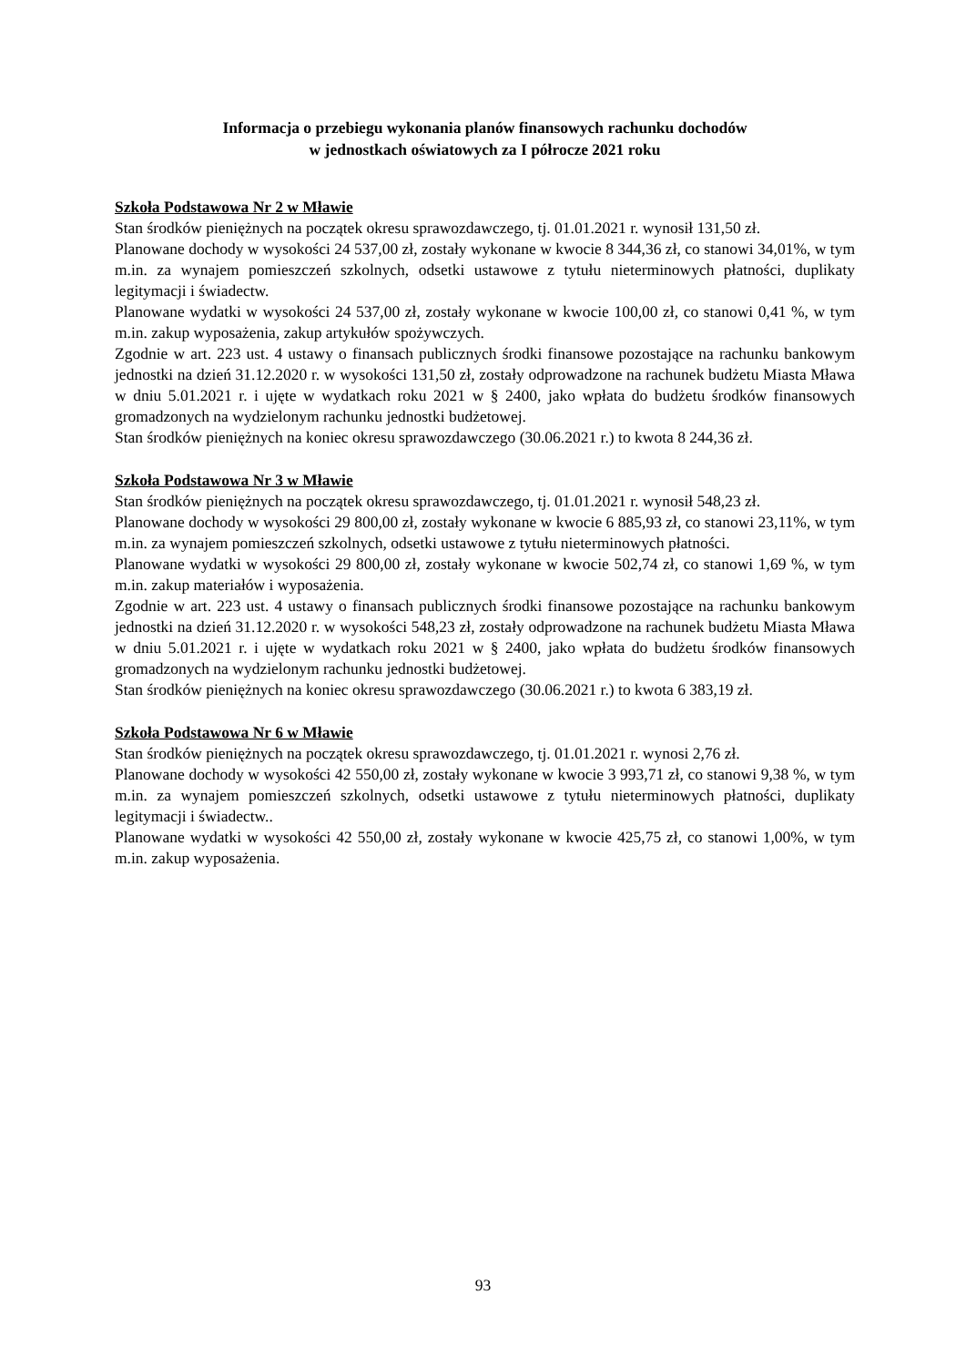Informacja o przebiegu wykonania planów finansowych rachunku dochodów
w jednostkach oświatowych za I półrocze 2021 roku
Szkoła Podstawowa Nr 2 w Mławie
Stan środków pieniężnych na początek okresu sprawozdawczego, tj. 01.01.2021 r. wynosił 131,50 zł.
Planowane dochody w wysokości 24 537,00 zł, zostały wykonane w kwocie 8 344,36 zł, co stanowi 34,01%, w tym m.in. za wynajem pomieszczeń szkolnych, odsetki ustawowe z tytułu nieterminowych płatności, duplikaty legitymacji i świadectw.
Planowane wydatki w wysokości 24 537,00 zł, zostały wykonane w kwocie 100,00 zł, co stanowi 0,41 %, w tym m.in. zakup wyposażenia, zakup artykułów spożywczych.
Zgodnie w art. 223 ust. 4 ustawy o finansach publicznych środki finansowe pozostające na rachunku bankowym jednostki na dzień 31.12.2020 r. w wysokości 131,50 zł, zostały odprowadzone na rachunek budżetu Miasta Mława w dniu 5.01.2021 r. i ujęte w wydatkach roku 2021 w § 2400, jako wpłata do budżetu środków finansowych gromadzonych na wydzielonym rachunku jednostki budżetowej.
Stan środków pieniężnych na koniec okresu sprawozdawczego (30.06.2021 r.) to kwota 8 244,36 zł.
Szkoła Podstawowa Nr 3 w Mławie
Stan środków pieniężnych na początek okresu sprawozdawczego, tj. 01.01.2021 r. wynosił 548,23 zł.
Planowane dochody w wysokości 29 800,00 zł, zostały wykonane w kwocie 6 885,93 zł, co stanowi 23,11%, w tym m.in. za wynajem pomieszczeń szkolnych, odsetki ustawowe z tytułu nieterminowych płatności.
Planowane wydatki w wysokości 29 800,00 zł, zostały wykonane w kwocie 502,74 zł, co stanowi 1,69 %, w tym m.in. zakup materiałów i wyposażenia.
Zgodnie w art. 223 ust. 4 ustawy o finansach publicznych środki finansowe pozostające na rachunku bankowym jednostki na dzień 31.12.2020 r. w wysokości 548,23 zł, zostały odprowadzone na rachunek budżetu Miasta Mława w dniu 5.01.2021 r. i ujęte w wydatkach roku 2021 w § 2400, jako wpłata do budżetu środków finansowych gromadzonych na wydzielonym rachunku jednostki budżetowej.
Stan środków pieniężnych na koniec okresu sprawozdawczego (30.06.2021 r.) to kwota 6 383,19 zł.
Szkoła Podstawowa Nr 6 w Mławie
Stan środków pieniężnych na początek okresu sprawozdawczego, tj. 01.01.2021 r. wynosi 2,76 zł.
Planowane dochody w wysokości 42 550,00 zł, zostały wykonane w kwocie 3 993,71 zł, co stanowi 9,38 %, w tym m.in. za wynajem pomieszczeń szkolnych, odsetki ustawowe z tytułu nieterminowych płatności, duplikaty legitymacji i świadectw..
Planowane wydatki w wysokości 42 550,00 zł, zostały wykonane w kwocie 425,75 zł, co stanowi 1,00%, w tym m.in. zakup wyposażenia.
93